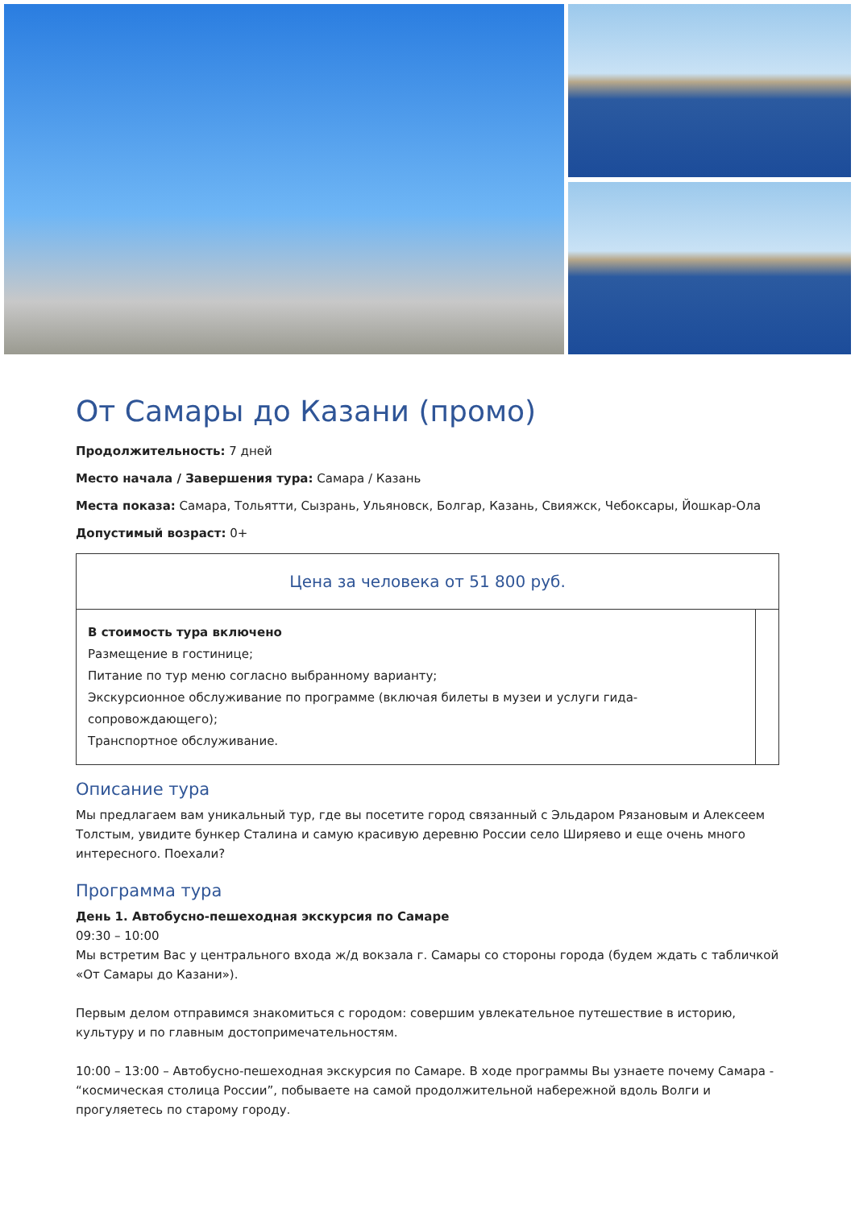От Самары до Казани (промо)
Продолжительность: 7 дней
Место начала / Завершения тура: Самара / Казань
Места показа: Самара, Тольятти, Сызрань, Ульяновск, Болгар, Казань, Свияжск, Чебоксары, Йошкар-Ола
Допустимый возраст: 0+
| Цена за человека от 51 800 руб. | |
| В стоимость тура включено Размещение в гостинице; Питание по тур меню согласно выбранному варианту; Экскурсионное обслуживание по программе (включая билеты в музеи и услуги гида-сопровождающего); Транспортное обслуживание. | |
Описание тура
Мы предлагаем вам уникальный тур, где вы посетите город связанный с Эльдаром Рязановым и Алексеем Толстым, увидите бункер Сталина и самую красивую деревню России село Ширяево и еще очень много интересного. Поехали?
Программа тура
День 1. Автобусно-пешеходная экскурсия по Самаре
09:30 – 10:00
Мы встретим Вас у центрального входа ж/д вокзала г. Самары со стороны города (будем ждать с табличкой «От Самары до Казани»).
Первым делом отправимся знакомиться с городом: совершим увлекательное путешествие в историю, культуру и по главным достопримечательностям.
10:00 – 13:00 – Автобусно-пешеходная экскурсия по Самаре. В ходе программы Вы узнаете почему Самара - “космическая столица России”, побываете на самой продолжительной набережной вдоль Волги и прогуляетесь по старому городу.